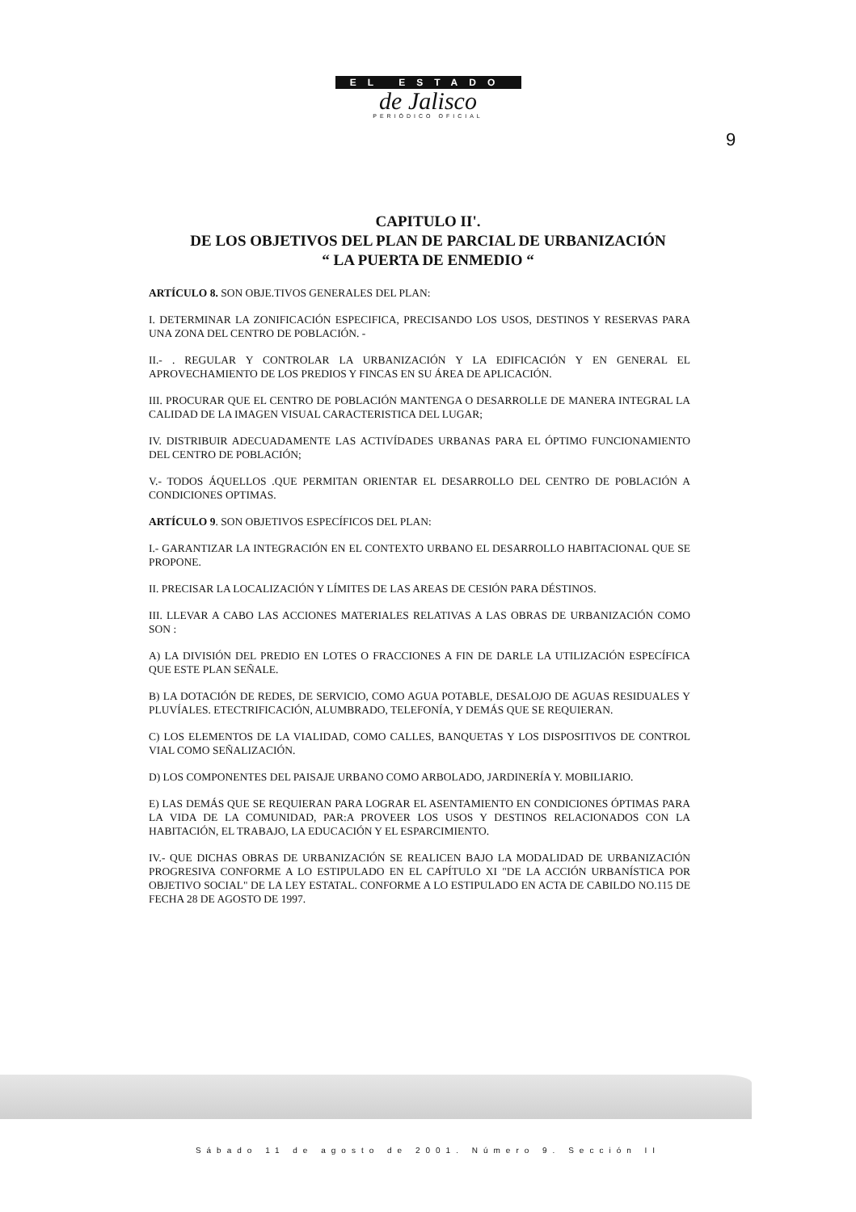EL ESTADO
de Jalisco
PERIÓDICO OFICIAL
9
CAPITULO II'.
DE LOS OBJETIVOS DEL PLAN DE PARCIAL DE URBANIZACIÓN
“ LA PUERTA DE ENMEDIO “
ARTÍCULO 8. SON OBJE.TIVOS GENERALES DEL PLAN:
I. DETERMINAR LA ZONIFICACIÓN ESPECIFICA, PRECISANDO LOS USOS, DESTINOS Y RESERVAS PARA UNA ZONA DEL CENTRO DE POBLACIÓN. -
II.- . REGULAR Y CONTROLAR LA URBANIZACIÓN Y LA EDIFICACIÓN Y EN GENERAL EL APROVECHAMIENTO DE LOS PREDIOS Y FINCAS EN SU ÁREA DE APLICACIÓN.
III. PROCURAR QUE EL CENTRO DE POBLACIÓN MANTENGA O DESARROLLE DE MANERA INTEGRAL LA CALIDAD DE LA IMAGEN VISUAL CARACTERISTICA DEL LUGAR;
IV. DISTRIBUIR ADECUADAMENTE LAS ACTIVÍDADES URBANAS PARA EL ÓPTIMO FUNCIONAMIENTO DEL CENTRO DE POBLACIÓN;
V.- TODOS ÁQUELLOS .QUE PERMITAN ORIENTAR EL DESARROLLO DEL CENTRO DE POBLACIÓN A CONDICIONES OPTIMAS.
ARTÍCULO 9. SON OBJETIVOS ESPECÍFICOS DEL PLAN:
I.- GARANTIZAR LA INTEGRACIÓN EN EL CONTEXTO URBANO EL DESARROLLO HABITACIONAL QUE SE PROPONE.
II. PRECISAR LA LOCALIZACIÓN Y LÍMITES DE LAS AREAS DE CESIÓN PARA DÉSTINOS.
III. LLEVAR A CABO LAS ACCIONES MATERIALES RELATIVAS A LAS OBRAS DE URBANIZACIÓN COMO SON :
A) LA DIVISIÓN DEL PREDIO EN LOTES O FRACCIONES A FIN DE DARLE LA UTILIZACIÓN ESPECÍFICA QUE ESTE PLAN SEÑALE.
B) LA DOTACIÓN DE REDES, DE SERVICIO, COMO AGUA POTABLE, DESALOJO DE AGUAS RESIDUALES Y PLUVÍALES. ETECTRIFICACIÓN, ALUMBRADO, TELEFONÍA, Y DEMÁS QUE SE REQUIERAN.
C) LOS ELEMENTOS DE LA VIALIDAD, COMO CALLES, BANQUETAS Y LOS DISPOSITIVOS DE CONTROL VIAL COMO SEÑALIZACIÓN.
D) LOS COMPONENTES DEL PAISAJE URBANO COMO ARBOLADO, JARDINERÍA Y. MOBILIARIO.
E) LAS DEMÁS QUE SE REQUIERAN PARA LOGRAR EL ASENTAMIENTO EN CONDICIONES ÓPTIMAS PARA LA VIDA DE LA COMUNIDAD, PAR:A PROVEER LOS USOS Y DESTINOS RELACIONADOS CON LA HABITACIÓN, EL TRABAJO, LA EDUCACIÓN Y EL ESPARCIMIENTO.
IV.- QUE DICHAS OBRAS DE URBANIZACIÓN SE REALICEN BAJO LA MODALIDAD DE URBANIZACIÓN PROGRESIVA CONFORME A LO ESTIPULADO EN EL CAPÍTULO XI "DE LA ACCIÓN URBANÍSTICA POR OBJETIVO SOCIAL" DE LA LEY ESTATAL. CONFORME A LO ESTIPULADO EN ACTA DE CABILDO NO.115 DE FECHA 28 DE AGOSTO DE 1997.
Sábado 11 de agosto de 2001. Número 9. Sección II